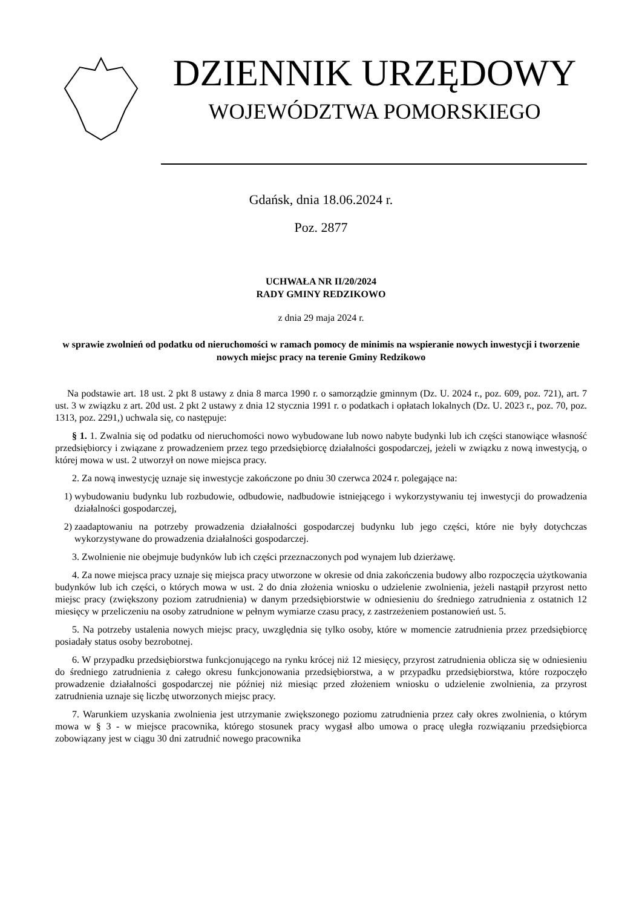DZIENNIK URZĘDOWY
WOJEWÓDZTWA POMORSKIEGO
Gdańsk, dnia 18.06.2024 r.
Poz. 2877
UCHWAŁA NR II/20/2024
RADY GMINY REDZIKOWO
z dnia 29 maja 2024 r.
w sprawie zwolnień od podatku od nieruchomości w ramach pomocy de minimis na wspieranie nowych inwestycji i tworzenie nowych miejsc pracy na terenie Gminy Redzikowo
Na podstawie art. 18 ust. 2 pkt 8 ustawy z dnia 8 marca 1990 r. o samorządzie gminnym (Dz. U. 2024 r., poz. 609, poz. 721), art. 7 ust. 3 w związku z art. 20d ust. 2 pkt 2 ustawy z dnia 12 stycznia 1991 r. o podatkach i opłatach lokalnych (Dz. U. 2023 r., poz. 70, poz. 1313, poz. 2291,) uchwala się, co następuje:
§ 1. 1. Zwalnia się od podatku od nieruchomości nowo wybudowane lub nowo nabyte budynki lub ich części stanowiące własność przedsiębiorcy i związane z prowadzeniem przez tego przedsiębiorcę działalności gospodarczej, jeżeli w związku z nową inwestycją, o której mowa w ust. 2 utworzył on nowe miejsca pracy.
2. Za nową inwestycję uznaje się inwestycje zakończone po dniu 30 czerwca 2024 r. polegające na:
1) wybudowaniu budynku lub rozbudowie, odbudowie, nadbudowie istniejącego i wykorzystywaniu tej inwestycji do prowadzenia działalności gospodarczej,
2) zaadaptowaniu na potrzeby prowadzenia działalności gospodarczej budynku lub jego części, które nie były dotychczas wykorzystywane do prowadzenia działalności gospodarczej.
3. Zwolnienie nie obejmuje budynków lub ich części przeznaczonych pod wynajem lub dzierżawę.
4. Za nowe miejsca pracy uznaje się miejsca pracy utworzone w okresie od dnia zakończenia budowy albo rozpoczęcia użytkowania budynków lub ich części, o których mowa w ust. 2 do dnia złożenia wniosku o udzielenie zwolnienia, jeżeli nastąpił przyrost netto miejsc pracy (zwiększony poziom zatrudnienia) w danym przedsiębiorstwie w odniesieniu do średniego zatrudnienia z ostatnich 12 miesięcy w przeliczeniu na osoby zatrudnione w pełnym wymiarze czasu pracy, z zastrzeżeniem postanowień ust. 5.
5. Na potrzeby ustalenia nowych miejsc pracy, uwzględnia się tylko osoby, które w momencie zatrudnienia przez przedsiębiorcę posiadały status osoby bezrobotnej.
6. W przypadku przedsiębiorstwa funkcjonującego na rynku krócej niż 12 miesięcy, przyrost zatrudnienia oblicza się w odniesieniu do średniego zatrudnienia z całego okresu funkcjonowania przedsiębiorstwa, a w przypadku przedsiębiorstwa, które rozpoczęło prowadzenie działalności gospodarczej nie później niż miesiąc przed złożeniem wniosku o udzielenie zwolnienia, za przyrost zatrudnienia uznaje się liczbę utworzonych miejsc pracy.
7. Warunkiem uzyskania zwolnienia jest utrzymanie zwiększonego poziomu zatrudnienia przez cały okres zwolnienia, o którym mowa w § 3 - w miejsce pracownika, którego stosunek pracy wygasł albo umowa o pracę uległa rozwiązaniu przedsiębiorca zobowiązany jest w ciągu 30 dni zatrudnić nowego pracownika